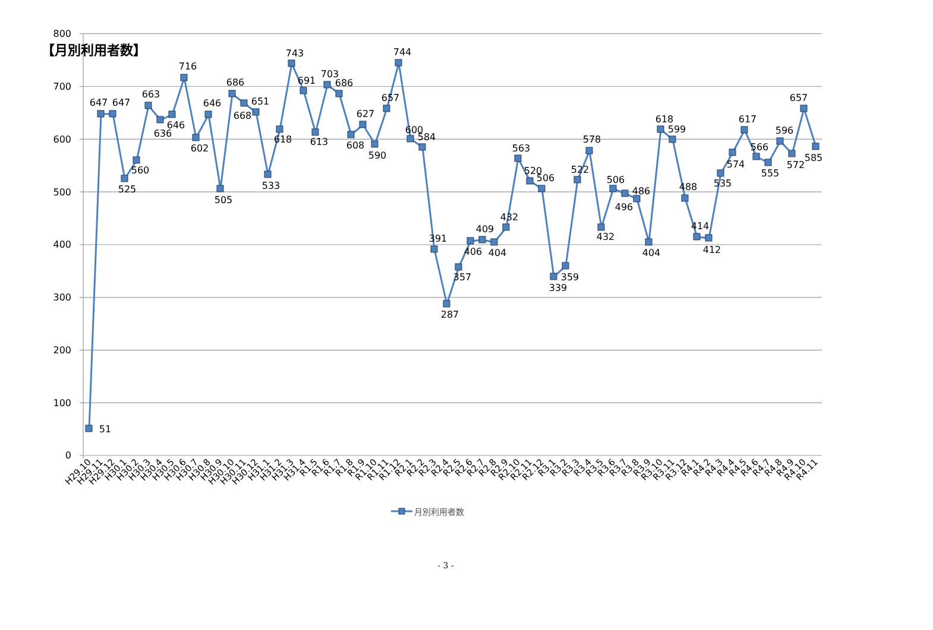【月別利用者数】
800
700
600
500
400
300
200
100
0
51
647
647
525
560
663
636
646
716
602
646
505
686
668
651
533
618
743
691
613
703
686
608
627
590
657
744
600
584
391
287
357
406
409
404
432
563
520
506
339
359
522
578
432
506
496
486
404
618
599
488
414
412
535
574
617
566
555
596
572
657
585
H29.10
H29.11
H29.12
H30.1
H30.2
H30.3
H30.4
H30.5
H30.6
H30.7
H30.8
H30.9
H30.10
H30.11
H30.12
H31.1
H31.2
H31.3
H31.4
R1.5
R1.6
R1.7
R1.8
R1.9
R1.10
R1.11
R1.12
R2.1
R2.2
R2.3
R2.4
R2.5
R2.6
R2.7
R2.8
R2.9
R2.10
R2.11
R2.12
R3.1
R3.2
R3.3
R3.4
R3.5
R3.6
R3.7
R3.8
R3.9
R3.10
R3.11
R3.12
R4.1
R4.2
R4.3
R4.4
R4.5
R4.6
R4.7
R4.8
R4.9
R4.10
R4.11
月別利用者数
- 3 -